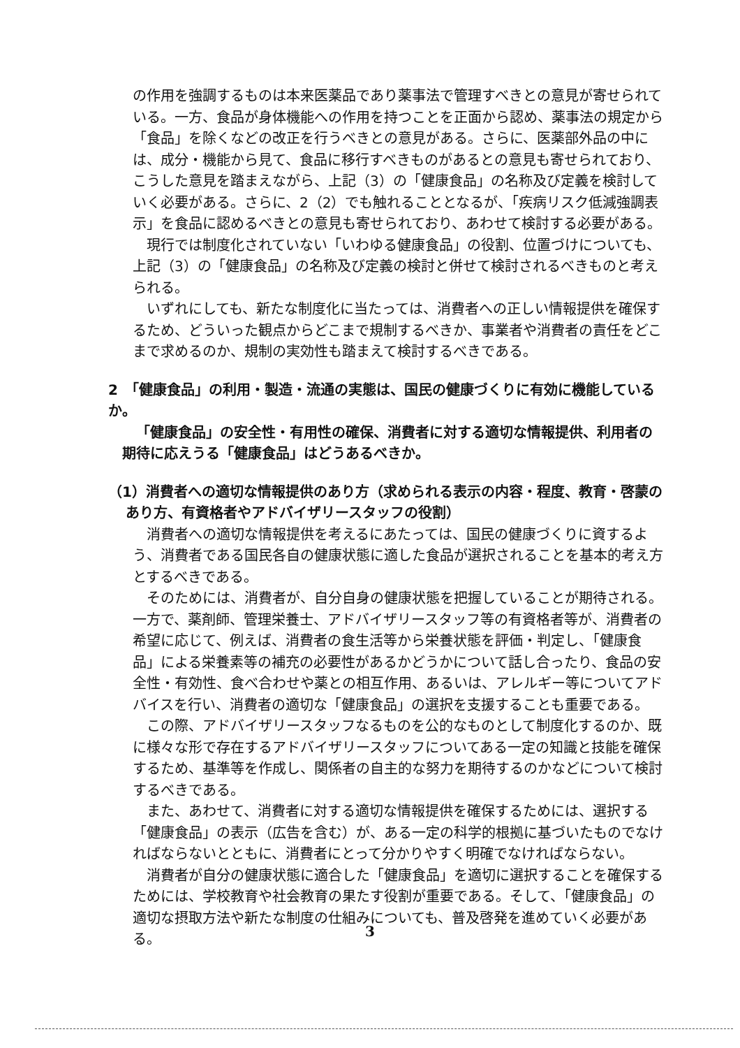の作用を強調するものは本来医薬品であり薬事法で管理すべきとの意見が寄せられている。一方、食品が身体機能への作用を持つことを正面から認め、薬事法の規定から「食品」を除くなどの改正を行うべきとの意見がある。さらに、医薬部外品の中には、成分・機能から見て、食品に移行すべきものがあるとの意見も寄せられており、こうした意見を踏まえながら、上記（3）の「健康食品」の名称及び定義を検討していく必要がある。さらに、2（2）でも触れることとなるが、「疾病リスク低減強調表示」を食品に認めるべきとの意見も寄せられており、あわせて検討する必要がある。
現行では制度化されていない「いわゆる健康食品」の役割、位置づけについても、上記（3）の「健康食品」の名称及び定義の検討と併せて検討されるべきものと考えられる。
いずれにしても、新たな制度化に当たっては、消費者への正しい情報提供を確保するため、どういった観点からどこまで規制するべきか、事業者や消費者の責任をどこまで求めるのか、規制の実効性も踏まえて検討するべきである。
2　「健康食品」の利用・製造・流通の実態は、国民の健康づくりに有効に機能しているか。
「健康食品」の安全性・有用性の確保、消費者に対する適切な情報提供、利用者の期待に応えうる「健康食品」はどうあるべきか。
（1）消費者への適切な情報提供のあり方（求められる表示の内容・程度、教育・啓蒙のあり方、有資格者やアドバイザリースタッフの役割）
消費者への適切な情報提供を考えるにあたっては、国民の健康づくりに資するよう、消費者である国民各自の健康状態に適した食品が選択されることを基本的考え方とするべきである。
そのためには、消費者が、自分自身の健康状態を把握していることが期待される。一方で、薬剤師、管理栄養士、アドバイザリースタッフ等の有資格者等が、消費者の希望に応じて、例えば、消費者の食生活等から栄養状態を評価・判定し、「健康食品」による栄養素等の補充の必要性があるかどうかについて話し合ったり、食品の安全性・有効性、食べ合わせや薬との相互作用、あるいは、アレルギー等についてアドバイスを行い、消費者の適切な「健康食品」の選択を支援することも重要である。
この際、アドバイザリースタッフなるものを公的なものとして制度化するのか、既に様々な形で存在するアドバイザリースタッフについてある一定の知識と技能を確保するため、基準等を作成し、関係者の自主的な努力を期待するのかなどについて検討するべきである。
また、あわせて、消費者に対する適切な情報提供を確保するためには、選択する「健康食品」の表示（広告を含む）が、ある一定の科学的根拠に基づいたものでなければならないとともに、消費者にとって分かりやすく明確でなければならない。
消費者が自分の健康状態に適合した「健康食品」を適切に選択することを確保するためには、学校教育や社会教育の果たす役割が重要である。そして、「健康食品」の適切な摂取方法や新たな制度の仕組みについても、普及啓発を進めていく必要がある。
3